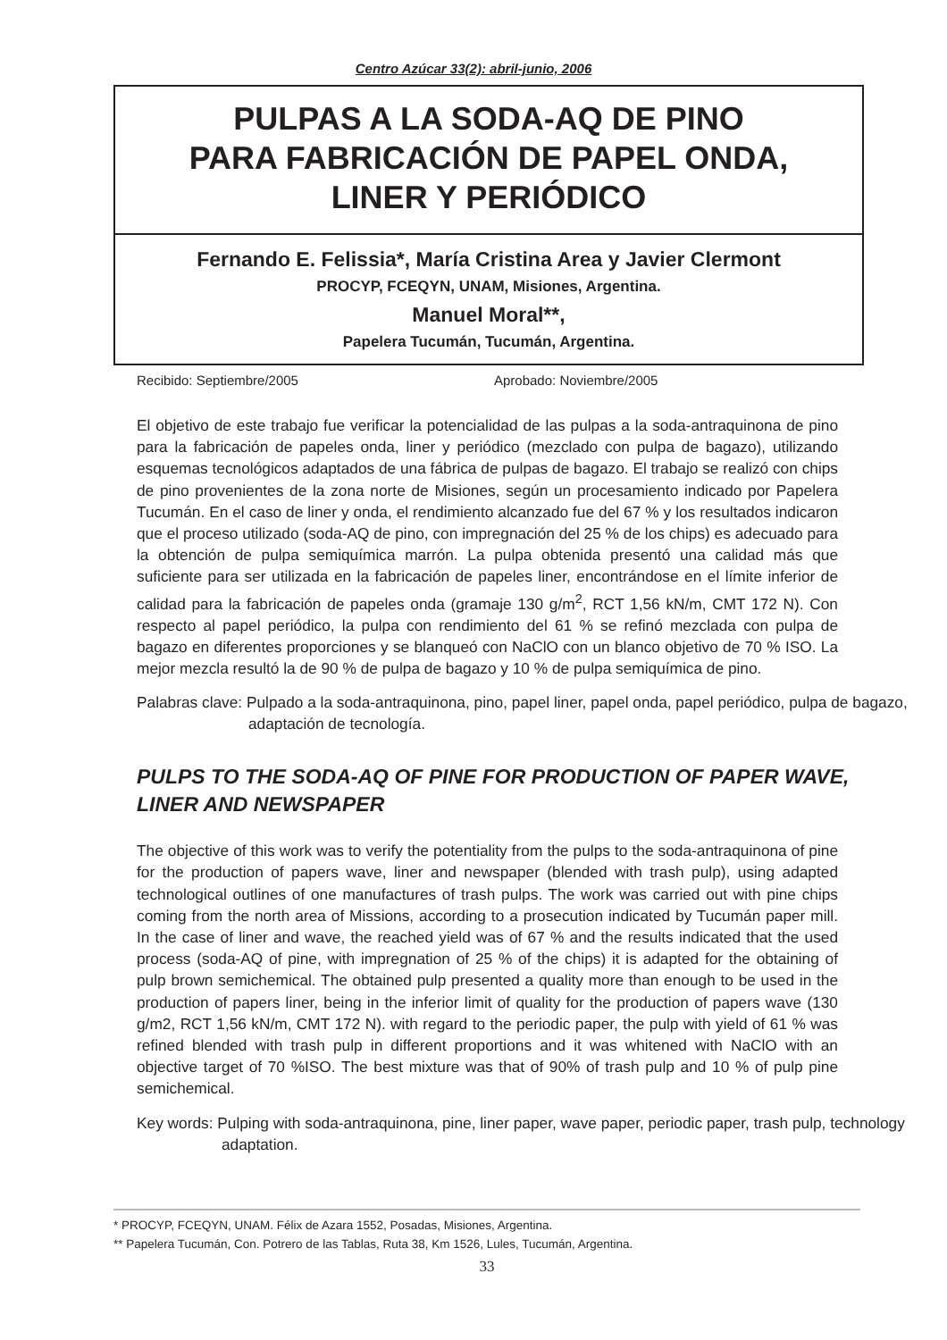Centro Azúcar 33(2): abril-junio, 2006
PULPAS A LA SODA-AQ DE PINO
PARA FABRICACIÓN DE PAPEL ONDA,
LINER Y PERIÓDICO
Fernando E. Felissia*, María Cristina Area y Javier Clermont
PROCYP, FCEQYN, UNAM, Misiones, Argentina.
Manuel Moral**,
Papelera Tucumán, Tucumán, Argentina.
Recibido: Septiembre/2005 Aprobado: Noviembre/2005
El objetivo de este trabajo fue verificar la potencialidad de las pulpas a la soda-antraquinona de pino para la fabricación de papeles onda, liner y periódico (mezclado con pulpa de bagazo), utilizando esquemas tecnológicos adaptados de una fábrica de pulpas de bagazo. El trabajo se realizó con chips de pino provenientes de la zona norte de Misiones, según un procesamiento indicado por Papelera Tucumán. En el caso de liner y onda, el rendimiento alcanzado fue del 67 % y los resultados indicaron que el proceso utilizado (soda-AQ de pino, con impregnación del 25 % de los chips) es adecuado para la obtención de pulpa semiquímica marrón. La pulpa obtenida presentó una calidad más que suficiente para ser utilizada en la fabricación de papeles liner, encontrándose en el límite inferior de calidad para la fabricación de papeles onda (gramaje 130 g/m<sup>2</sup>, RCT 1,56 kN/m, CMT 172 N). Con respecto al papel periódico, la pulpa con rendimiento del 61 % se refinó mezclada con pulpa de bagazo en diferentes proporciones y se blanqueó con NaClO con un blanco objetivo de 70 % ISO. La mejor mezcla resultó la de 90 % de pulpa de bagazo y 10 % de pulpa semiquímica de pino.
Palabras clave: Pulpado a la soda-antraquinona, pino, papel liner, papel onda, papel periódico, pulpa de bagazo, adaptación de tecnología.
PULPS TO THE SODA-AQ OF PINE FOR PRODUCTION OF PAPER WAVE, LINER AND NEWSPAPER
The objective of this work was to verify the potentiality from the pulps to the soda-antraquinona of pine for the production of papers wave, liner and newspaper (blended with trash pulp), using adapted technological outlines of one manufactures of trash pulps. The work was carried out with pine chips coming from the north area of Missions, according to a prosecution indicated by Tucumán paper mill. In the case of liner and wave, the reached yield was of 67 % and the results indicated that the used process (soda-AQ of pine, with impregnation of 25 % of the chips) it is adapted for the obtaining of pulp brown semichemical. The obtained pulp presented a quality more than enough to be used in the production of papers liner, being in the inferior limit of quality for the production of papers wave (130 g/m2, RCT 1,56 kN/m, CMT 172 N). with regard to the periodic paper, the pulp with yield of 61 % was refined blended with trash pulp in different proportions and it was whitened with NaClO with an objective target of 70 %ISO. The best mixture was that of 90% of trash pulp and 10 % of pulp pine semichemical.
Key words: Pulping with soda-antraquinona, pine, liner paper, wave paper, periodic paper, trash pulp, technology adaptation.
* PROCYP, FCEQYN, UNAM. Félix de Azara 1552, Posadas, Misiones, Argentina.
** Papelera Tucumán, Con. Potrero de las Tablas, Ruta 38, Km 1526, Lules, Tucumán, Argentina.
33